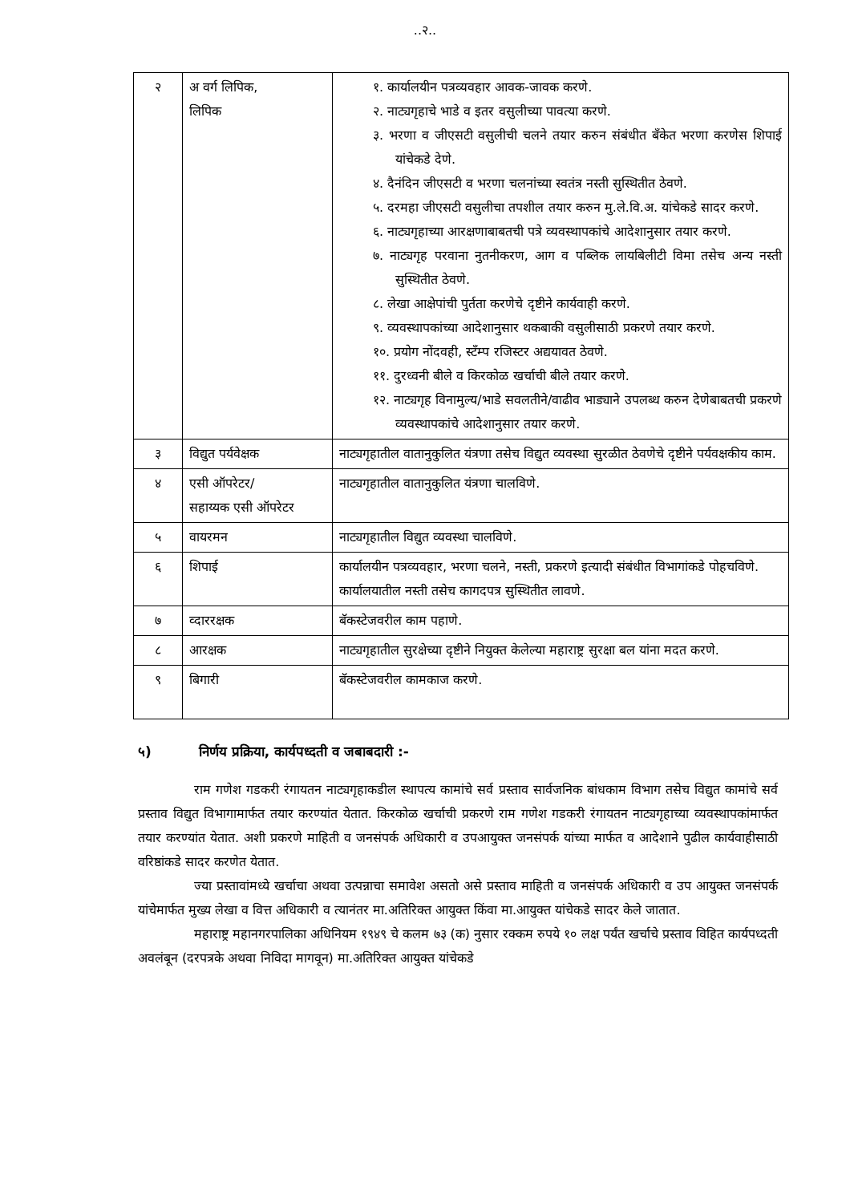..२..
| २ | अ वर्ग लिपिक, लिपिक | १. कार्यालयीन पत्रव्यवहार आवक-जावक करणे. २. नाट्यगृहाचे भाडे व इतर वसुलीच्या पावत्या करणे. ३. भरणा व जीएसटी वसुलीची चलने तयार करुन संबंधीत बँकेत भरणा करणेस शिपाई यांचेकडे देणे. ४. दैनंदिन जीएसटी व भरणा चलनांच्या स्वतंत्र नस्ती सुस्थितीत ठेवणे. ५. दरमहा जीएसटी वसुलीचा तपशील तयार करुन मु.ले.वि.अ. यांचेकडे सादर करणे. ६. नाट्यगृहाच्या आरक्षणाबाबतची पत्रे व्यवस्थापकांचे आदेशानुसार तयार करणे. ७. नाट्यगृह परवाना नुतनीकरण, आग व पब्लिक लायबिलीटी विमा तसेच अन्य नस्ती सुस्थितीत ठेवणे. ८. लेखा आक्षेपांची पुर्तता करणेचे दृष्टीने कार्यवाही करणे. ९. व्यवस्थापकांच्या आदेशानुसार थकबाकी वसुलीसाठी प्रकरणे तयार करणे. १०. प्रयोग नोंदवही, स्टँम्प रजिस्टर अद्ययावत ठेवणे. ११. दुरध्वनी बीले व किरकोळ खर्चाची बीले तयार करणे. १२. नाट्यगृह विनामुल्य/भाडे सवलतीने/वाढीव भाड्याने उपलब्ध करुन देणेबाबतची प्रकरणे व्यवस्थापकांचे आदेशानुसार तयार करणे. |
| ३ | विद्युत पर्यवेक्षक | नाट्यगृहातील वातानुकुलित यंत्रणा तसेच विद्युत व्यवस्था सुरळीत ठेवणेचे दृष्टीने पर्यवक्षकीय काम. |
| ४ | एसी ऑपरेटर/ सहाय्यक एसी ऑपरेटर | नाट्यगृहातील वातानुकुलित यंत्रणा चालविणे. |
| ५ | वायरमन | नाट्यगृहातील विद्युत व्यवस्था चालविणे. |
| ६ | शिपाई | कार्यालयीन पत्रव्यवहार, भरणा चलने, नस्ती, प्रकरणे इत्यादी संबंधीत विभागांकडे पोहचविणे. कार्यालयातील नस्ती तसेच कागदपत्र सुस्थितीत लावणे. |
| ७ | व्दाररक्षक | बॅकस्टेजवरील काम पहाणे. |
| ८ | आरक्षक | नाट्यगृहातील सुरक्षेच्या दृष्टीने नियुक्त केलेल्या महाराष्ट्र सुरक्षा बल यांना मदत करणे. |
| ९ | बिगारी | बॅकस्टेजवरील कामकाज करणे. |
५) निर्णय प्रक्रिया, कार्यपध्दती व जबाबदारी :-
राम गणेश गडकरी रंगायतन नाट्यगृहाकडील स्थापत्य कामांचे सर्व प्रस्ताव सार्वजनिक बांधकाम विभाग तसेच विद्युत कामांचे सर्व प्रस्ताव विद्युत विभागामार्फत तयार करण्यांत येतात. किरकोळ खर्चाची प्रकरणे राम गणेश गडकरी रंगायतन नाट्यगृहाच्या व्यवस्थापकांमार्फत तयार करण्यांत येतात. अशी प्रकरणे माहिती व जनसंपर्क अधिकारी व उपआयुक्त जनसंपर्क यांच्या मार्फत व आदेशाने पुढील कार्यवाहीसाठी वरिष्ठांकडे सादर करणेत येतात.
ज्या प्रस्तावांमध्ये खर्चाचा अथवा उत्पन्नाचा समावेश असतो असे प्रस्ताव माहिती व जनसंपर्क अधिकारी व उप आयुक्त जनसंपर्क यांचेमार्फत मुख्य लेखा व वित्त अधिकारी व त्यानंतर मा.अतिरिक्त आयुक्त किंवा मा.आयुक्त यांचेकडे सादर केले जातात.
महाराष्ट्र महानगरपालिका अधिनियम १९४९ चे कलम ७३ (क) नुसार रक्कम रुपये १० लक्ष पर्यंत खर्चाचे प्रस्ताव विहित कार्यपध्दती अवलंबून (दरपत्रके अथवा निविदा मागवून) मा.अतिरिक्त आयुक्त यांचेकडे